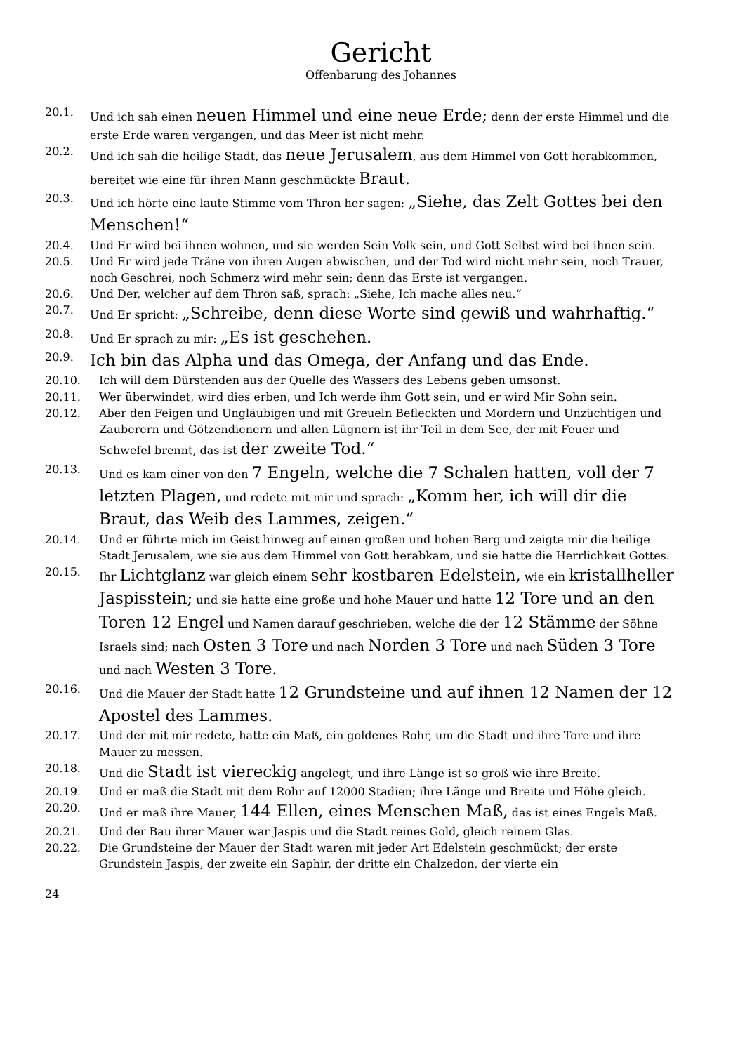Gericht
Offenbarung des Johannes
20.1. Und ich sah einen neuen Himmel und eine neue Erde; denn der erste Himmel und die erste Erde waren vergangen, und das Meer ist nicht mehr.
20.2. Und ich sah die heilige Stadt, das neue Jerusalem, aus dem Himmel von Gott herabkommen, bereitet wie eine für ihren Mann geschmückte Braut.
20.3. Und ich hörte eine laute Stimme vom Thron her sagen: „Siehe, das Zelt Gottes bei den Menschen!“
20.4. Und Er wird bei ihnen wohnen, und sie werden Sein Volk sein, und Gott Selbst wird bei ihnen sein.
20.5. Und Er wird jede Träne von ihren Augen abwischen, und der Tod wird nicht mehr sein, noch Trauer, noch Geschrei, noch Schmerz wird mehr sein; denn das Erste ist vergangen.
20.6. Und Der, welcher auf dem Thron saß, sprach: „Siehe, Ich mache alles neu.“
20.7. Und Er spricht: „Schreibe, denn diese Worte sind gewiß und wahrhaftig.“
20.8. Und Er sprach zu mir: „Es ist geschehen.
20.9. Ich bin das Alpha und das Omega, der Anfang und das Ende.
20.10. Ich will dem Dürstenden aus der Quelle des Wassers des Lebens geben umsonst.
20.11. Wer überwindet, wird dies erben, und Ich werde ihm Gott sein, und er wird Mir Sohn sein.
20.12. Aber den Feigen und Ungläubigen und mit Greueln Befleckten und Mördern und Unzüchtigen und Zauberern und Götzendienern und allen Lügnern ist ihr Teil in dem See, der mit Feuer und Schwefel brennt, das ist der zweite Tod.“
20.13. Und es kam einer von den 7 Engeln, welche die 7 Schalen hatten, voll der 7 letzten Plagen, und redete mit mir und sprach: „Komm her, ich will dir die Braut, das Weib des Lammes, zeigen.“
20.14. Und er führte mich im Geist hinweg auf einen großen und hohen Berg und zeigte mir die heilige Stadt Jerusalem, wie sie aus dem Himmel von Gott herabkam, und sie hatte die Herrlichkeit Gottes.
20.15. Ihr Lichtglanz war gleich einem sehr kostbaren Edelstein, wie ein kristallheller Jaspisstein; und sie hatte eine große und hohe Mauer und hatte 12 Tore und an den Toren 12 Engel und Namen darauf geschrieben, welche die der 12 Stämme der Söhne Israels sind; nach Osten 3 Tore und nach Norden 3 Tore und nach Süden 3 Tore und nach Westen 3 Tore.
20.16. Und die Mauer der Stadt hatte 12 Grundsteine und auf ihnen 12 Namen der 12 Apostel des Lammes.
20.17. Und der mit mir redete, hatte ein Maß, ein goldenes Rohr, um die Stadt und ihre Tore und ihre Mauer zu messen.
20.18. Und die Stadt ist viereckig angelegt, und ihre Länge ist so groß wie ihre Breite.
20.19. Und er maß die Stadt mit dem Rohr auf 12000 Stadien; ihre Länge und Breite und Höhe gleich.
20.20. Und er maß ihre Mauer, 144 Ellen, eines Menschen Maß, das ist eines Engels Maß.
20.21. Und der Bau ihrer Mauer war Jaspis und die Stadt reines Gold, gleich reinem Glas.
20.22. Die Grundsteine der Mauer der Stadt waren mit jeder Art Edelstein geschmückt; der erste Grundstein Jaspis, der zweite ein Saphir, der dritte ein Chalzedon, der vierte ein
24